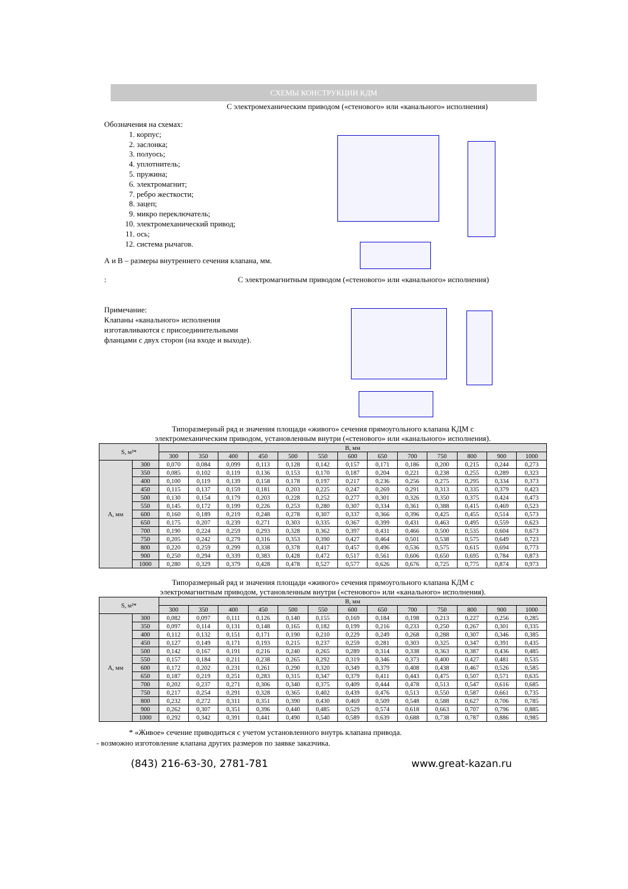СХЕМЫ КОНСТРУКЦИИ КДМ
С электромеханическим приводом («стенового» или «канального» исполнения)
Обозначения на схемах:
1. корпус;
2. заслонка;
3. полуось;
4. уплотнитель;
5. пружина;
6. электромагнит;
7. ребро жесткости;
8. зацеп;
9. микро переключатель;
10. электромеханический привод;
11. ось;
12. система рычагов.
А и В – размеры внутреннего сечения клапана, мм.
:
С электромагнитным приводом («стенового» или «канального» исполнения)
Примечание:
Клапаны «канального» исполнения
изготавливаются с присоединительными
фланцами с двух сторон (на входе и выходе).
Типоразмерный ряд и значения площади «живого» сечения прямоугольного клапана КДМ с
электромеханическим приводом, установленным внутри («стенового» или «канального» исполнения).
| S, м²* | | В, мм | | | | | | | | | | | | |
| --- | --- | --- | --- | --- | --- | --- | --- | --- | --- | --- | --- | --- | --- | --- |
| | | 300 | 350 | 400 | 450 | 500 | 550 | 600 | 650 | 700 | 750 | 800 | 900 | 1000 |
| А, мм | 300 | 0,070 | 0,084 | 0,099 | 0,113 | 0,128 | 0,142 | 0,157 | 0,171 | 0,186 | 0,200 | 0,215 | 0,244 | 0,273 |
| | 350 | 0,085 | 0,102 | 0,119 | 0,136 | 0,153 | 0,170 | 0,187 | 0,204 | 0,221 | 0,238 | 0,255 | 0,289 | 0,323 |
| | 400 | 0,100 | 0,119 | 0,139 | 0,158 | 0,178 | 0,197 | 0,217 | 0,236 | 0,256 | 0,275 | 0,295 | 0,334 | 0,373 |
| | 450 | 0,115 | 0,137 | 0,159 | 0,181 | 0,203 | 0,225 | 0,247 | 0,269 | 0,291 | 0,313 | 0,335 | 0,379 | 0,423 |
| | 500 | 0,130 | 0,154 | 0,179 | 0,203 | 0,228 | 0,252 | 0,277 | 0,301 | 0,326 | 0,350 | 0,375 | 0,424 | 0,473 |
| | 550 | 0,145 | 0,172 | 0,199 | 0,226 | 0,253 | 0,280 | 0,307 | 0,334 | 0,361 | 0,388 | 0,415 | 0,469 | 0,523 |
| | 600 | 0,160 | 0,189 | 0,219 | 0,248 | 0,278 | 0,307 | 0,337 | 0,366 | 0,396 | 0,425 | 0,455 | 0,514 | 0,573 |
| | 650 | 0,175 | 0,207 | 0,239 | 0,271 | 0,303 | 0,335 | 0,367 | 0,399 | 0,431 | 0,463 | 0,495 | 0,559 | 0,623 |
| | 700 | 0,190 | 0,224 | 0,259 | 0,293 | 0,328 | 0,362 | 0,397 | 0,431 | 0,466 | 0,500 | 0,535 | 0,604 | 0,673 |
| | 750 | 0,205 | 0,242 | 0,279 | 0,316 | 0,353 | 0,390 | 0,427 | 0,464 | 0,501 | 0,538 | 0,575 | 0,649 | 0,723 |
| | 800 | 0,220 | 0,259 | 0,299 | 0,338 | 0,378 | 0,417 | 0,457 | 0,496 | 0,536 | 0,575 | 0,615 | 0,694 | 0,773 |
| | 900 | 0,250 | 0,294 | 0,339 | 0,383 | 0,428 | 0,472 | 0,517 | 0,561 | 0,606 | 0,650 | 0,695 | 0,784 | 0,873 |
| | 1000 | 0,280 | 0,329 | 0,379 | 0,428 | 0,478 | 0,527 | 0,577 | 0,626 | 0,676 | 0,725 | 0,775 | 0,874 | 0,973 |
Типоразмерный ряд и значения площади «живого» сечения прямоугольного клапана КДМ с
электромагнитным приводом, установленным внутри («стенового» или «канального» исполнения).
| S, м²* | | В, мм | | | | | | | | | | | | |
| --- | --- | --- | --- | --- | --- | --- | --- | --- | --- | --- | --- | --- | --- | --- |
| | | 300 | 350 | 400 | 450 | 500 | 550 | 600 | 650 | 700 | 750 | 800 | 900 | 1000 |
| А, мм | 300 | 0,082 | 0,097 | 0,111 | 0,126 | 0,140 | 0,155 | 0,169 | 0,184 | 0,198 | 0,213 | 0,227 | 0,256 | 0,285 |
| | 350 | 0,097 | 0,114 | 0,131 | 0,148 | 0,165 | 0,182 | 0,199 | 0,216 | 0,233 | 0,250 | 0,267 | 0,301 | 0,335 |
| | 400 | 0,112 | 0,132 | 0,151 | 0,171 | 0,190 | 0,210 | 0,229 | 0,249 | 0,268 | 0,288 | 0,307 | 0,346 | 0,385 |
| | 450 | 0,127 | 0,149 | 0,171 | 0,193 | 0,215 | 0,237 | 0,259 | 0,281 | 0,303 | 0,325 | 0,347 | 0,391 | 0,435 |
| | 500 | 0,142 | 0,167 | 0,191 | 0,216 | 0,240 | 0,265 | 0,289 | 0,314 | 0,338 | 0,363 | 0,387 | 0,436 | 0,485 |
| | 550 | 0,157 | 0,184 | 0,211 | 0,238 | 0,265 | 0,292 | 0,319 | 0,346 | 0,373 | 0,400 | 0,427 | 0,481 | 0,535 |
| | 600 | 0,172 | 0,202 | 0,231 | 0,261 | 0,290 | 0,320 | 0,349 | 0,379 | 0,408 | 0,438 | 0,467 | 0,526 | 0,585 |
| | 650 | 0,187 | 0,219 | 0,251 | 0,283 | 0,315 | 0,347 | 0,379 | 0,411 | 0,443 | 0,475 | 0,507 | 0,571 | 0,635 |
| | 700 | 0,202 | 0,237 | 0,271 | 0,306 | 0,340 | 0,375 | 0,409 | 0,444 | 0,478 | 0,513 | 0,547 | 0,616 | 0,685 |
| | 750 | 0,217 | 0,254 | 0,291 | 0,328 | 0,365 | 0,402 | 0,439 | 0,476 | 0,513 | 0,550 | 0,587 | 0,661 | 0,735 |
| | 800 | 0,232 | 0,272 | 0,311 | 0,351 | 0,390 | 0,430 | 0,469 | 0,509 | 0,548 | 0,588 | 0,627 | 0,706 | 0,785 |
| | 900 | 0,262 | 0,307 | 0,351 | 0,396 | 0,440 | 0,485 | 0,529 | 0,574 | 0,618 | 0,663 | 0,707 | 0,796 | 0,885 |
| | 1000 | 0,292 | 0,342 | 0,391 | 0,441 | 0,490 | 0,540 | 0,589 | 0,639 | 0,688 | 0,738 | 0,787 | 0,886 | 0,985 |
* «Живое» сечение приводиться с учетом установленного внутрь клапана привода.
- возможно изготовление клапана других размеров по заявке заказчика.
(843) 216-63-30, 2781-781 www.great-kazan.ru